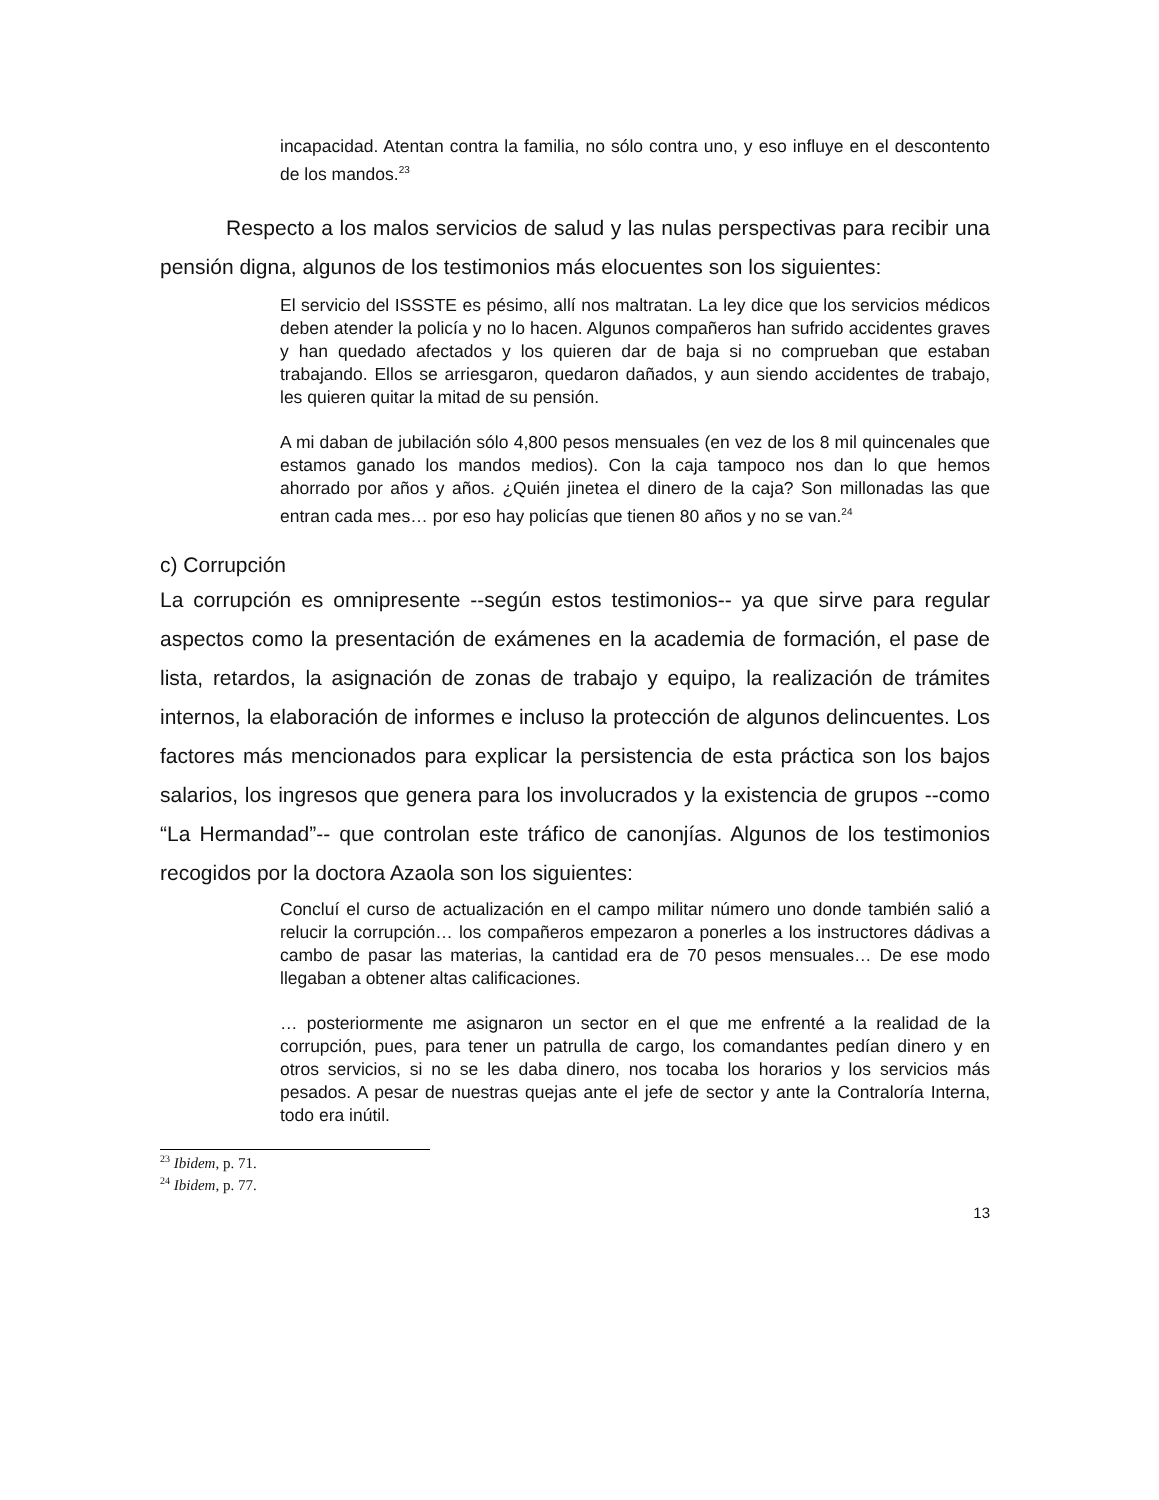incapacidad. Atentan contra la familia, no sólo contra uno, y eso influye en el descontento de los mandos.<sup>23</sup>
Respecto a los malos servicios de salud y las nulas perspectivas para recibir una pensión digna, algunos de los testimonios más elocuentes son los siguientes:
El servicio del ISSSTE es pésimo, allí nos maltratan. La ley dice que los servicios médicos deben atender la policía y no lo hacen. Algunos compañeros han sufrido accidentes graves y han quedado afectados y los quieren dar de baja si no comprueban que estaban trabajando. Ellos se arriesgaron, quedaron dañados, y aun siendo accidentes de trabajo, les quieren quitar la mitad de su pensión.
A mi daban de jubilación sólo 4,800 pesos mensuales (en vez de los 8 mil quincenales que estamos ganado los mandos medios). Con la caja tampoco nos dan lo que hemos ahorrado por años y años. ¿Quién jinetea el dinero de la caja? Son millonadas las que entran cada mes… por eso hay policías que tienen 80 años y no se van.<sup>24</sup>
c) Corrupción
La corrupción es omnipresente --según estos testimonios-- ya que sirve para regular aspectos como la presentación de exámenes en la academia de formación, el pase de lista, retardos, la asignación de zonas de trabajo y equipo, la realización de trámites internos, la elaboración de informes e incluso la protección de algunos delincuentes. Los factores más mencionados para explicar la persistencia de esta práctica son los bajos salarios, los ingresos que genera para los involucrados y la existencia de grupos --como “La Hermandad”-- que controlan este tráfico de canonjías. Algunos de los testimonios recogidos por la doctora Azaola son los siguientes:
Concluí el curso de actualización en el campo militar número uno donde también salió a relucir la corrupción… los compañeros empezaron a ponerles a los instructores dádivas a cambo de pasar las materias, la cantidad era de 70 pesos mensuales… De ese modo llegaban a obtener altas calificaciones.
… posteriormente me asignaron un sector en el que me enfrenté a la realidad de la corrupción, pues, para tener un patrulla de cargo, los comandantes pedían dinero y en otros servicios, si no se les daba dinero, nos tocaba los horarios y los servicios más pesados. A pesar de nuestras quejas ante el jefe de sector y ante la Contraloría Interna, todo era inútil.
<sup>23</sup> Ibidem, p. 71.
<sup>24</sup> Ibidem, p. 77.
13